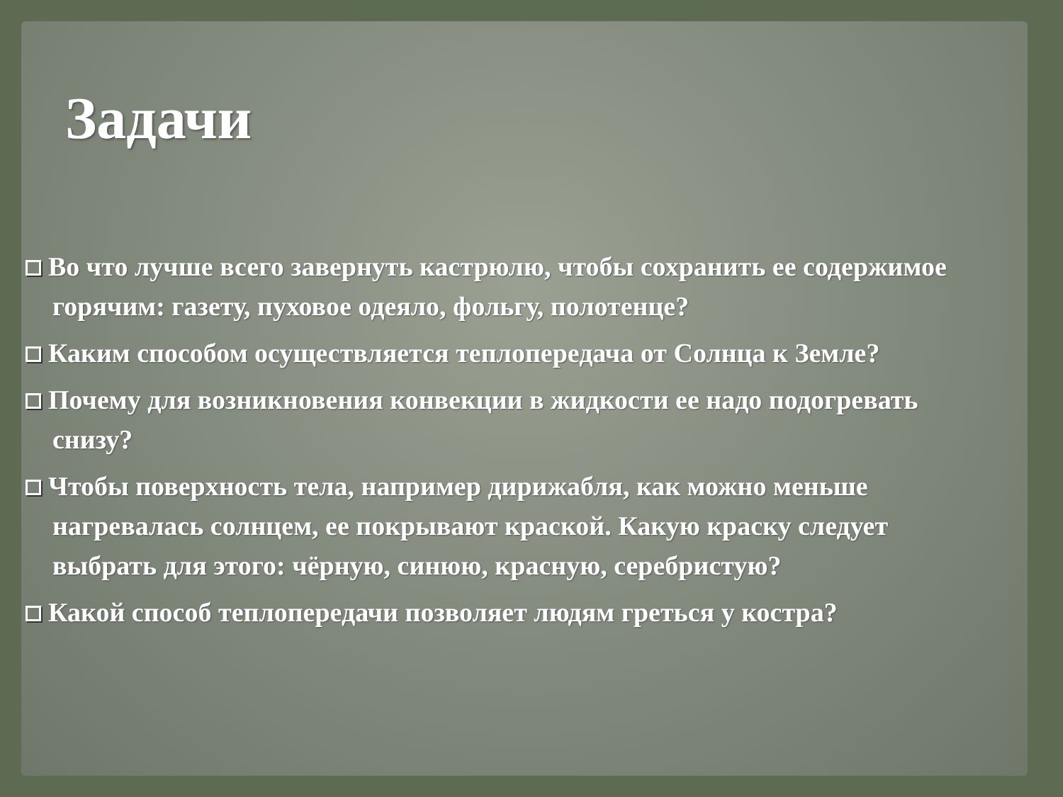Задачи
Во что лучше всего завернуть кастрюлю, чтобы сохранить ее содержимое горячим: газету, пуховое одеяло, фольгу, полотенце?
Каким способом осуществляется теплопередача от Солнца к Земле?
Почему для возникновения конвекции в жидкости ее надо подогревать снизу?
Чтобы поверхность тела, например дирижабля, как можно меньше нагревалась солнцем, ее покрывают краской. Какую краску следует выбрать для этого: чёрную, синюю, красную, серебристую?
Какой способ теплопередачи позволяет людям греться у костра?